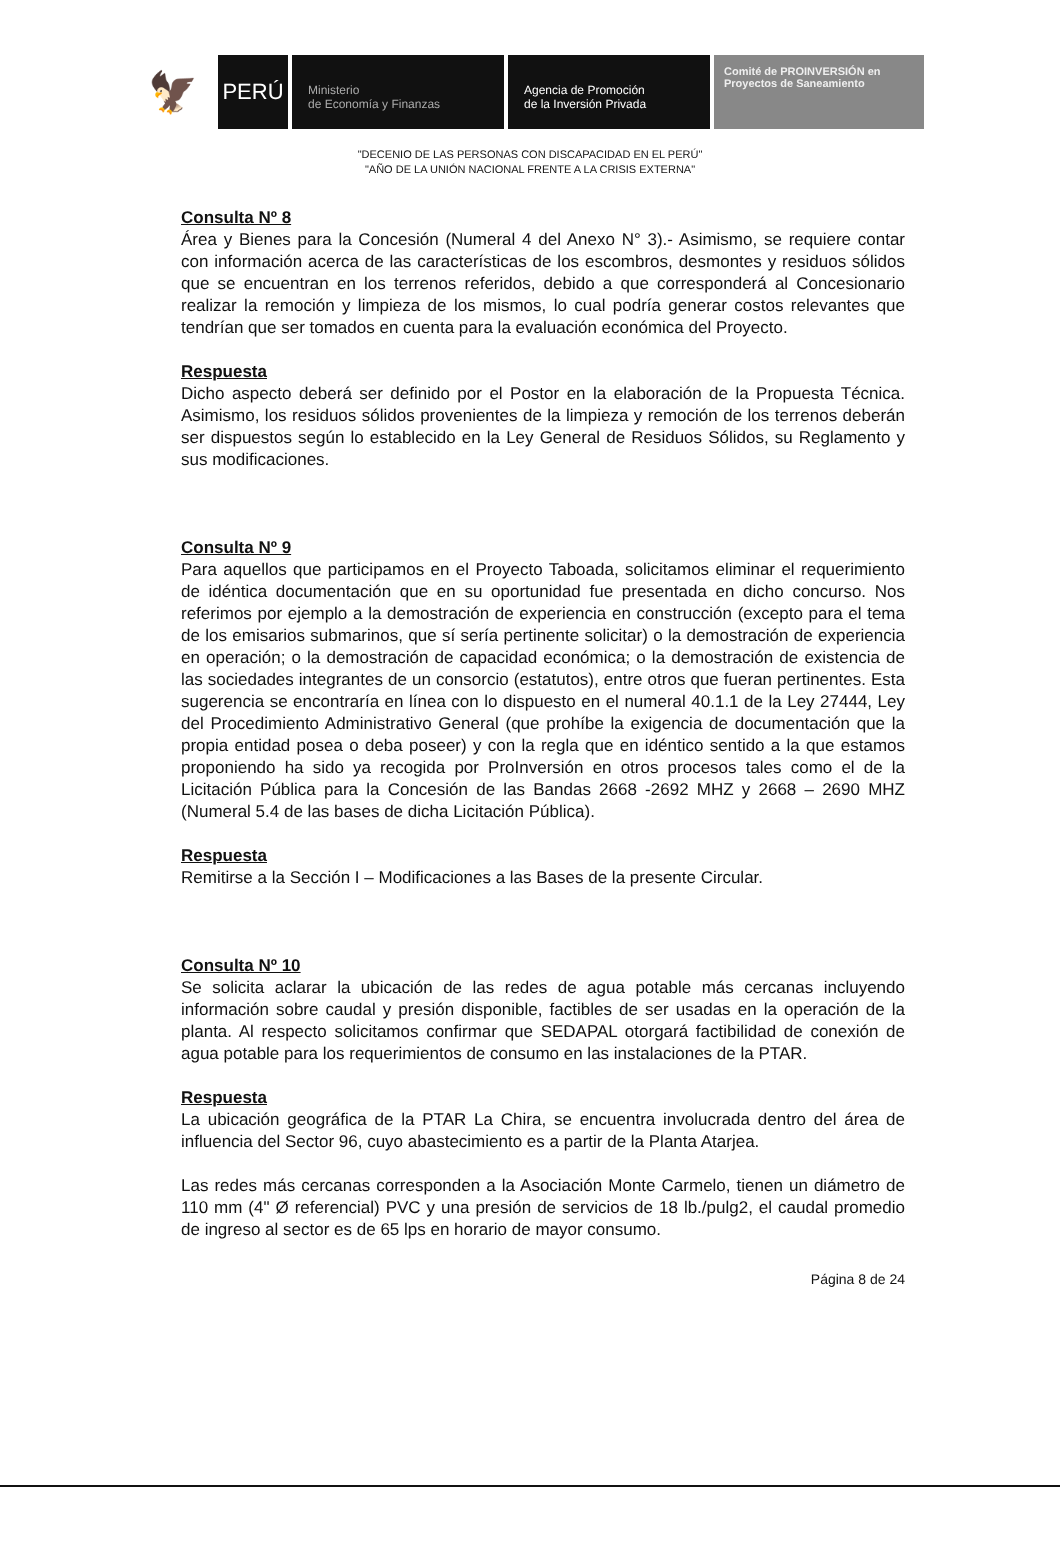🦅
PERÚ
Ministerio
de Economía y Finanzas
Agencia de Promoción
de la Inversión Privada
Comité de PROINVERSIÓN en Proyectos de Saneamiento
"DECENIO DE LAS PERSONAS CON DISCAPACIDAD EN EL PERÚ"
"AÑO DE LA UNIÓN NACIONAL FRENTE A LA CRISIS EXTERNA"
Consulta Nº 8
Área y Bienes para la Concesión (Numeral 4 del Anexo N° 3).- Asimismo, se requiere contar con información acerca de las características de los escombros, desmontes y residuos sólidos que se encuentran en los terrenos referidos, debido a que corresponderá al Concesionario realizar la remoción y limpieza de los mismos, lo cual podría generar costos relevantes que tendrían que ser tomados en cuenta para la evaluación económica del Proyecto.
Respuesta
Dicho aspecto deberá ser definido por el Postor en la elaboración de la Propuesta Técnica. Asimismo, los residuos sólidos provenientes de la limpieza y remoción de los terrenos deberán ser dispuestos según lo establecido en la Ley General de Residuos Sólidos, su Reglamento y sus modificaciones.
Consulta Nº 9
Para aquellos que participamos en el Proyecto Taboada, solicitamos eliminar el requerimiento de idéntica documentación que en su oportunidad fue presentada en dicho concurso. Nos referimos por ejemplo a la demostración de experiencia en construcción (excepto para el tema de los emisarios submarinos, que sí sería pertinente solicitar) o la demostración de experiencia en operación; o la demostración de capacidad económica; o la demostración de existencia de las sociedades integrantes de un consorcio (estatutos), entre otros que fueran pertinentes. Esta sugerencia se encontraría en línea con lo dispuesto en el numeral 40.1.1 de la Ley 27444, Ley del Procedimiento Administrativo General (que prohíbe la exigencia de documentación que la propia entidad posea o deba poseer) y con la regla que en idéntico sentido a la que estamos proponiendo ha sido ya recogida por ProInversión en otros procesos tales como el de la Licitación Pública para la Concesión de las Bandas 2668 -2692 MHZ y 2668 – 2690 MHZ (Numeral 5.4 de las bases de dicha Licitación Pública).
Respuesta
Remitirse a la Sección I – Modificaciones a las Bases de la presente Circular.
Consulta Nº 10
Se solicita aclarar la ubicación de las redes de agua potable más cercanas incluyendo información sobre caudal y presión disponible, factibles de ser usadas en la operación de la planta. Al respecto solicitamos confirmar que SEDAPAL otorgará factibilidad de conexión de agua potable para los requerimientos de consumo en las instalaciones de la PTAR.
Respuesta
La ubicación geográfica de la PTAR La Chira, se encuentra involucrada dentro del área de influencia del Sector 96, cuyo abastecimiento es a partir de la Planta Atarjea.
Las redes más cercanas corresponden a la Asociación Monte Carmelo, tienen un diámetro de 110 mm (4" Ø referencial) PVC y una presión de servicios de 18 lb./pulg2, el caudal promedio de ingreso al sector es de 65 lps en horario de mayor consumo.
Página 8 de 24